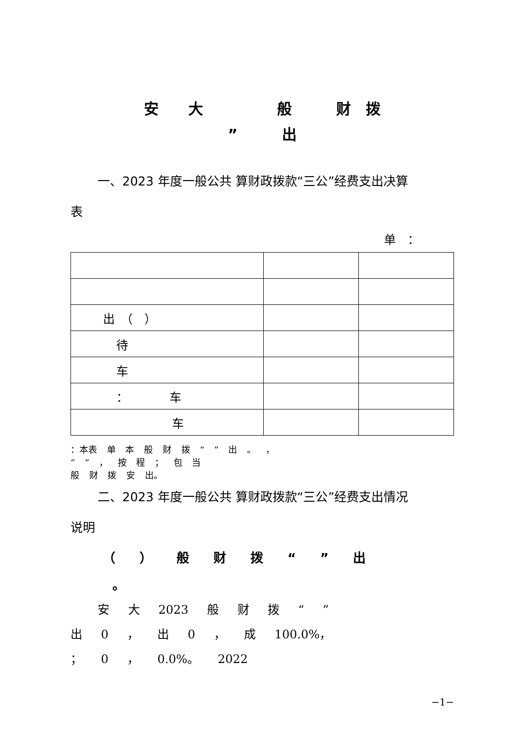安　　大　　　　　般　　　财　拨
”　　　出
一、2023 年度一般公共 算财政拨款“三公”经费支出决算
表
单　：
| 出 （ ） | | |
| 待 | | |
| 车 | | |
| ： 车 | | |
| 车 | | |
：本表 单 本 般 财 拨 “ ” 出 。 ，
“ ” ， 按 程 ； 包 当
般 财 拨 安 出。
二、2023 年度一般公共 算财政拨款“三公”经费支出情况
说明
（ ） 般 财 拨 “ ” 出
。
安 大 2023 般 财 拨 “ ”
出 0 ， 出 0 ， 成 100.0%，
； 0 ， 0.0%。 2022
−1−